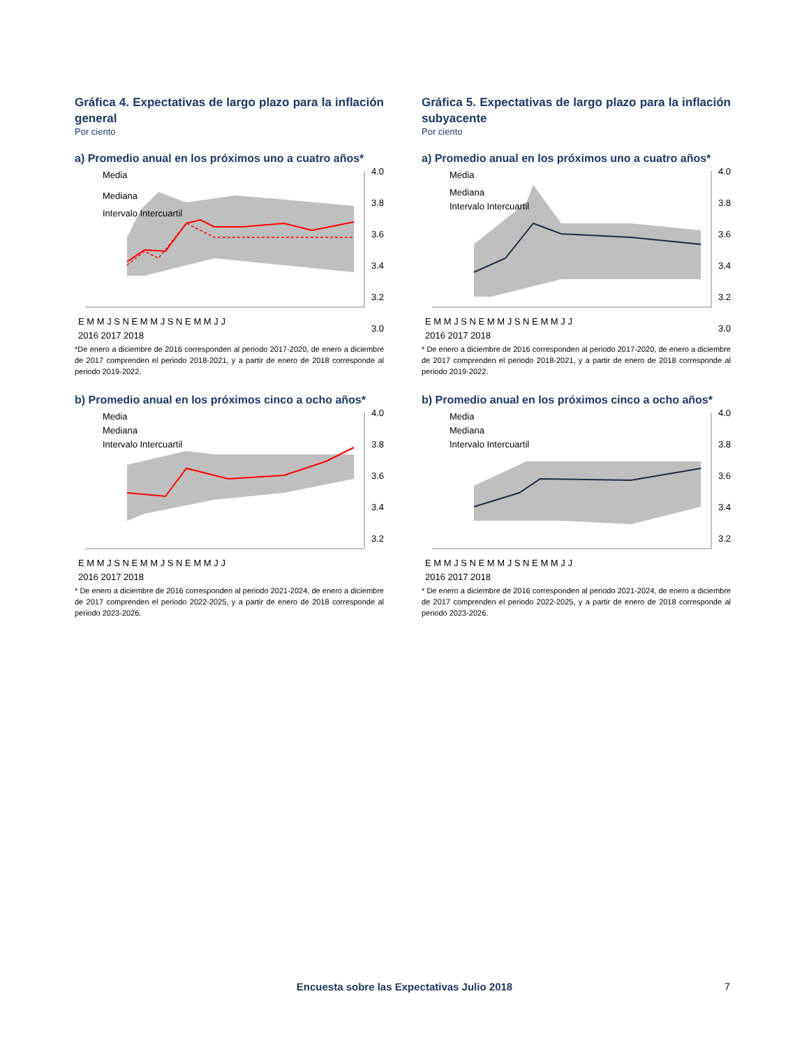Gráfica 4. Expectativas de largo plazo para la inflación general
Por ciento
a) Promedio anual en los próximos uno a cuatro años*
4.0
3.8
3.6
3.4
3.2
3.0
Media
Mediana
Intervalo Intercuartil
E M M J S N E M M J S N E M M J J
2016 2017 2018
*De enero a diciembre de 2016 corresponden al periodo 2017-2020, de enero a diciembre de 2017 comprenden el periodo 2018-2021, y a partir de enero de 2018 corresponde al periodo 2019-2022.
b) Promedio anual en los próximos cinco a ocho años*
4.0
3.8
3.6
3.4
3.2
Media
Mediana
Intervalo Intercuartil
E M M J S N E M M J S N E M M J J
2016 2017 2018
* De enero a diciembre de 2016 corresponden al periodo 2021-2024, de enero a diciembre de 2017 comprenden el periodo 2022-2025, y a partir de enero de 2018 corresponde al periodo 2023-2026.
Gráfica 5. Expectativas de largo plazo para la inflación subyacente
Por ciento
a) Promedio anual en los próximos uno a cuatro años*
4.0
3.8
3.6
3.4
3.2
3.0
Media
Mediana
Intervalo Intercuartil
E M M J S N E M M J S N E M M J J
2016 2017 2018
* De enero a diciembre de 2016 corresponden al periodo 2017-2020, de enero a diciembre de 2017 comprenden el periodo 2018-2021, y a partir de enero de 2018 corresponde al periodo 2019-2022.
b) Promedio anual en los próximos cinco a ocho años*
4.0
3.8
3.6
3.4
3.2
Media
Mediana
Intervalo Intercuartil
E M M J S N E M M J S N E M M J J
2016 2017 2018
* De enero a diciembre de 2016 corresponden al periodo 2021-2024, de enero a diciembre de 2017 comprenden el periodo 2022-2025, y a partir de enero de 2018 corresponde al periodo 2023-2026.
Encuesta sobre las Expectativas Julio 2018 7